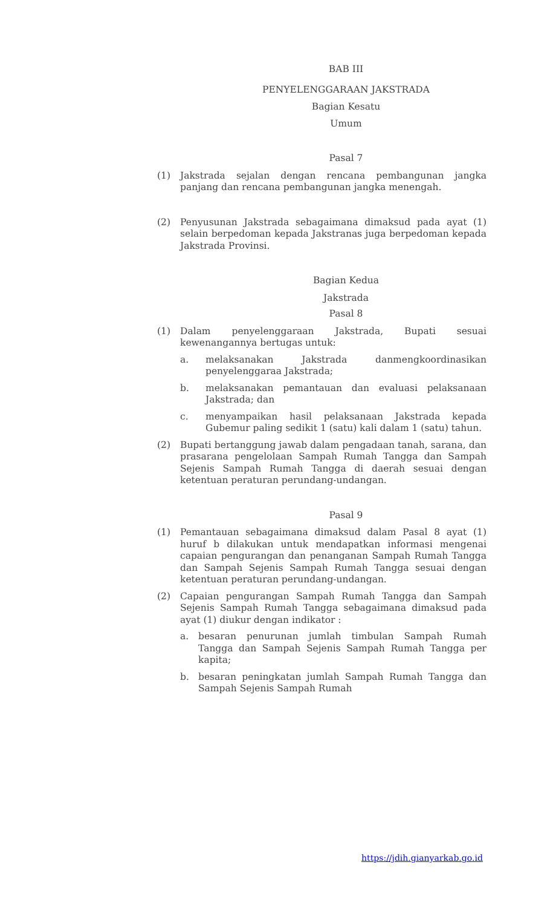BAB III
PENYELENGGARAAN JAKSTRADA
Bagian Kesatu
Umum
Pasal 7
(1) Jakstrada sejalan dengan rencana pembangunan jangka panjang dan rencana pembangunan jangka menengah.
(2) Penyusunan Jakstrada sebagaimana dimaksud pada ayat (1) selain berpedoman kepada Jakstranas juga berpedoman kepada Jakstrada Provinsi.
Bagian Kedua
Jakstrada
Pasal 8
(1) Dalam penyelenggaraan Jakstrada, Bupati sesuai kewenangannya bertugas untuk:
a. melaksanakan Jakstrada danmengkoordinasikan penyelenggaraa Jakstrada;
b. melaksanakan pemantauan dan evaluasi pelaksanaan Jakstrada; dan
c. menyampaikan hasil pelaksanaan Jakstrada kepada Gubemur paling sedikit 1 (satu) kali dalam 1 (satu) tahun.
(2) Bupati bertanggung jawab dalam pengadaan tanah, sarana, dan prasarana pengelolaan Sampah Rumah Tangga dan Sampah Sejenis Sampah Rumah Tangga di daerah sesuai dengan ketentuan peraturan perundang-undangan.
Pasal 9
(1) Pemantauan sebagaimana dimaksud dalam Pasal 8 ayat (1) huruf b dilakukan untuk mendapatkan informasi mengenai capaian pengurangan dan penanganan Sampah Rumah Tangga dan Sampah Sejenis Sampah Rumah Tangga sesuai dengan ketentuan peraturan perundang-undangan.
(2) Capaian pengurangan Sampah Rumah Tangga dan Sampah Sejenis Sampah Rumah Tangga sebagaimana dimaksud pada ayat (1) diukur dengan indikator :
a. besaran penurunan jumlah timbulan Sampah Rumah Tangga dan Sampah Sejenis Sampah Rumah Tangga per kapita;
b. besaran peningkatan jumlah Sampah Rumah Tangga dan Sampah Sejenis Sampah Rumah
https://jdih.gianyarkab.go.id